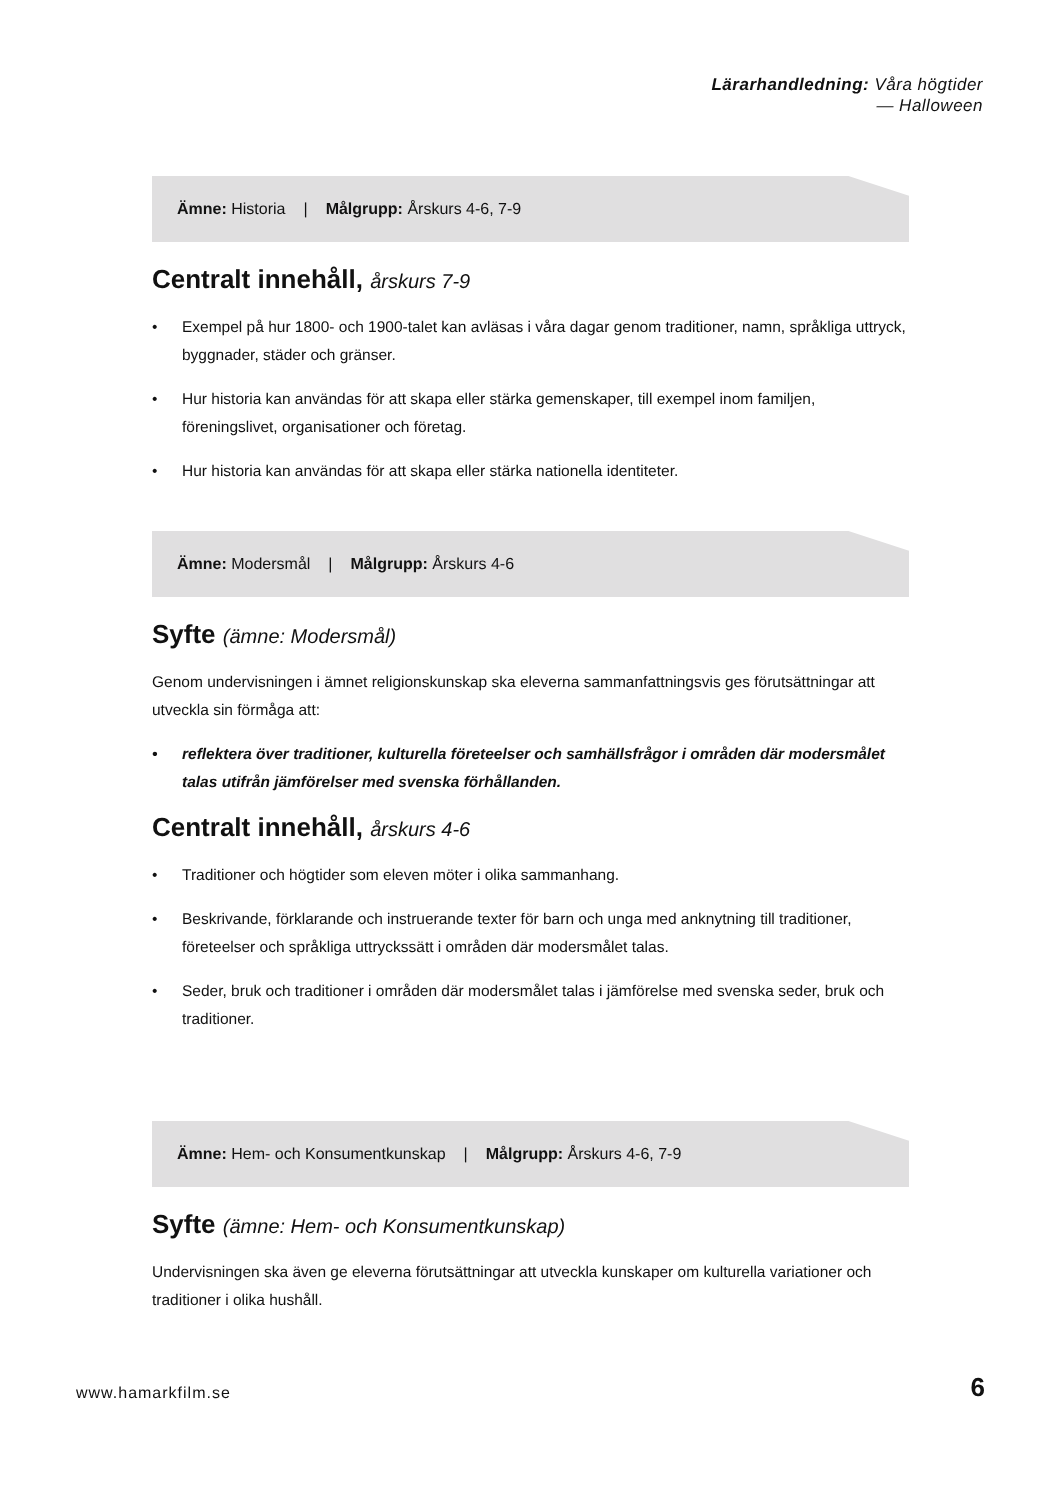Lärarhandledning: Våra högtider
— Halloween
Ämne: Historia | Målgrupp: Årskurs 4-6, 7-9
Centralt innehåll, årskurs 7-9
• Exempel på hur 1800- och 1900-talet kan avläsas i våra dagar genom traditioner, namn, språkliga uttryck, byggnader, städer och gränser.
• Hur historia kan användas för att skapa eller stärka gemenskaper, till exempel inom familjen, föreningslivet, organisationer och företag.
• Hur historia kan användas för att skapa eller stärka nationella identiteter.
Ämne: Modersmål | Målgrupp: Årskurs 4-6
Syfte (ämne: Modersmål)
Genom undervisningen i ämnet religionskunskap ska eleverna sammanfattningsvis ges förutsättningar att utveckla sin förmåga att:
• reflektera över traditioner, kulturella företeelser och samhällsfrågor i områden där modersmålet talas utifrån jämförelser med svenska förhållanden.
Centralt innehåll, årskurs 4-6
• Traditioner och högtider som eleven möter i olika sammanhang.
• Beskrivande, förklarande och instruerande texter för barn och unga med anknytning till traditioner, företeelser och språkliga uttryckssätt i områden där modersmålet talas.
• Seder, bruk och traditioner i områden där modersmålet talas i jämförelse med svenska seder, bruk och traditioner.
Ämne: Hem- och Konsumentkunskap | Målgrupp: Årskurs 4-6, 7-9
Syfte (ämne: Hem- och Konsumentkunskap)
Undervisningen ska även ge eleverna förutsättningar att utveckla kunskaper om kulturella variationer och traditioner i olika hushåll.
www.hamarkfilm.se 6